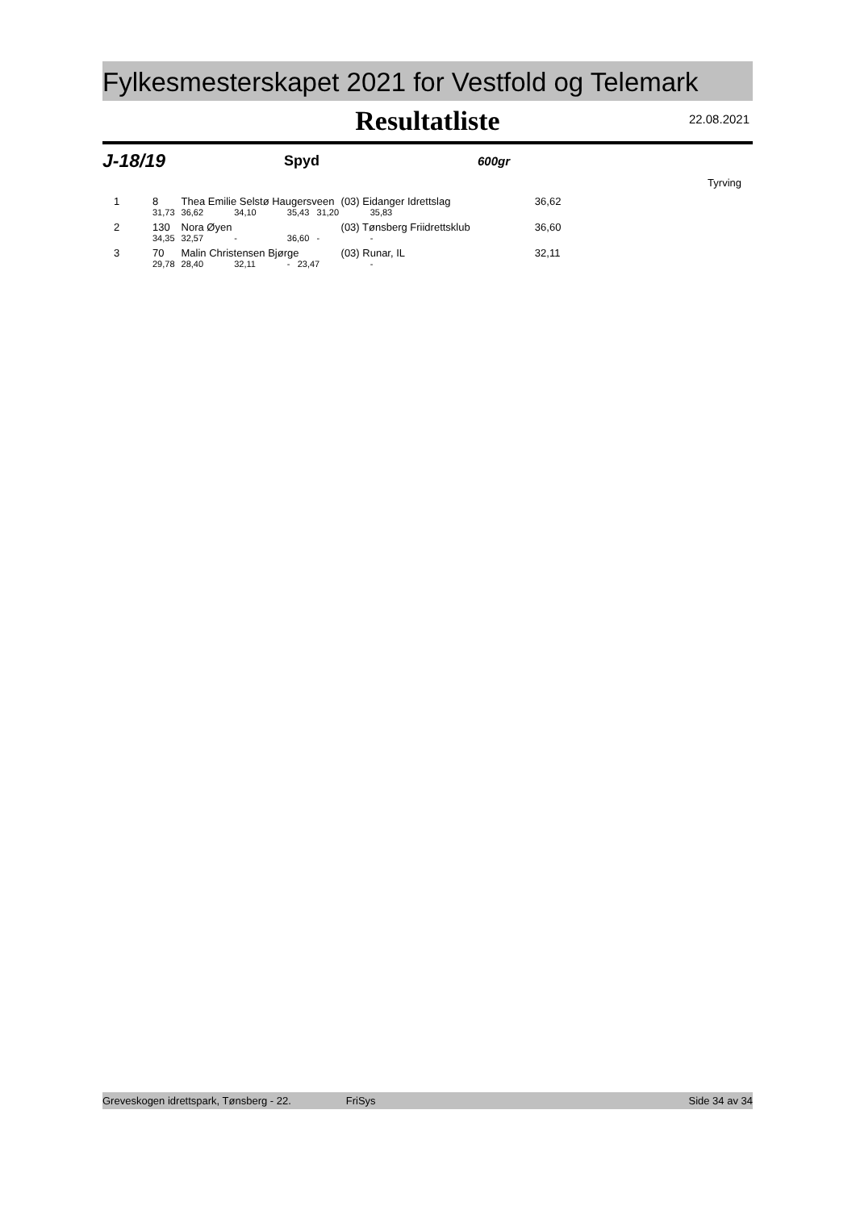Fylkesmesterskapet 2021 for Vestfold og Telemark
Resultatliste
22.08.2021
J-18/19 Spyd 600gr
Tyrving
| 1 | 8 | Thea Emilie Selstø Haugersveen | | | (03) Eidanger Idrettslag | | 36,62 |
| | 31,73 | 36,62 | 34,10 | 35,43 31,20 | | 35,83 | |
| 2 | 130 | Nora Øyen | | | (03) Tønsberg Friidrettsklub | | 36,60 |
| | 34,35 | 32,57 | - | 36,60 - | | - | |
| 3 | 70 | Malin Christensen Bjørge | | | (03) Runar, IL | | 32,11 |
| | 29,78 | 28,40 | 32,11 | - 23,47 | | - | |
Greveskogen idrettspark, Tønsberg - 22. FriSys Side 34 av 34